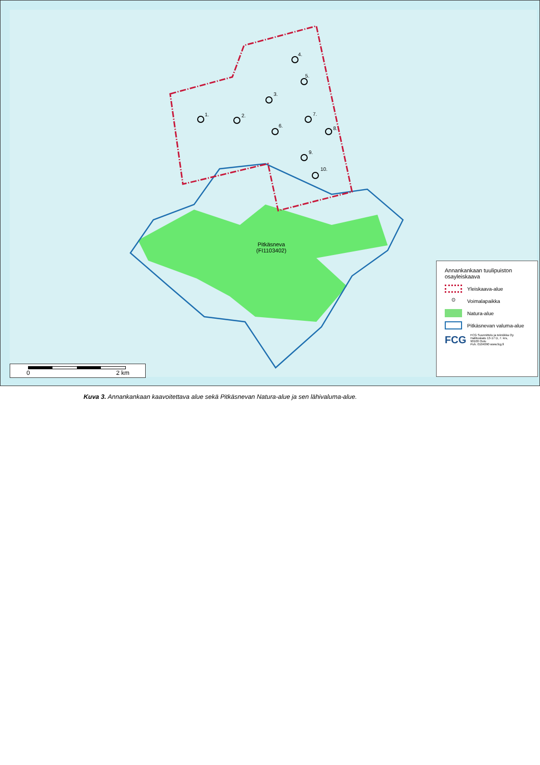1. 2.
3.
4.
5.
6.
7.
8.
9.
10.
Pitkäsneva
(FI1103402)
Annankankaan tuulipuiston osayleiskaava
Yleiskaava-alue
⊙
Voimalapaikka
Natura-alue
Pitkäsnevan valuma-alue
FCG FCG Suunnittelu ja tekniikka Oy
Hallituskatu 13-17 D, 7. krs,
90100 Oulu
Puh. 0104090 www.fcg.fi
0 2 km
Kuva 3. Annankankaan kaavoitettava alue sekä Pitkäsnevan Natura-alue ja sen lähivaluma-alue.